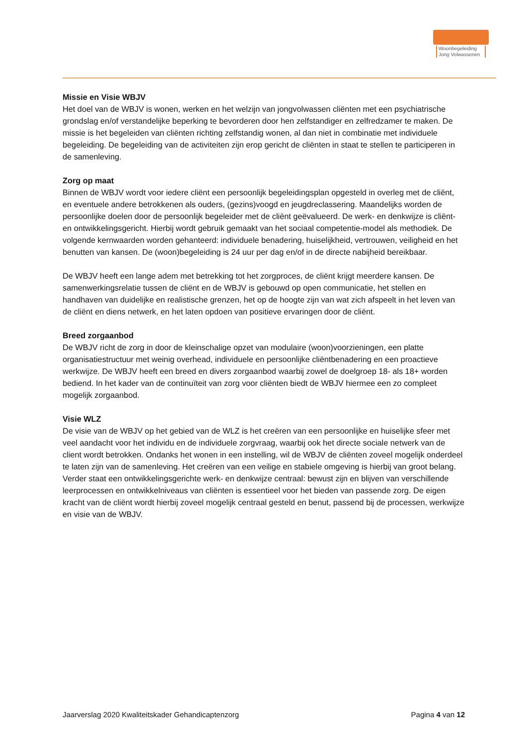Woonbegeleiding
Jong Volwassenen
Missie en Visie WBJV
Het doel van de WBJV is wonen, werken en het welzijn van jongvolwassen cliënten met een psychiatrische grondslag en/of verstandelijke beperking te bevorderen door hen zelfstandiger en zelfredzamer te maken. De missie is het begeleiden van cliënten richting zelfstandig wonen, al dan niet in combinatie met individuele begeleiding. De begeleiding van de activiteiten zijn erop gericht de cliënten in staat te stellen te participeren in de samenleving.
Zorg op maat
Binnen de WBJV wordt voor iedere cliënt een persoonlijk begeleidingsplan opgesteld in overleg met de cliënt, en eventuele andere betrokkenen als ouders, (gezins)voogd en jeugdreclassering. Maandelijks worden de persoonlijke doelen door de persoonlijk begeleider met de cliënt geëvalueerd. De werk- en denkwijze is cliënt- en ontwikkelingsgericht. Hierbij wordt gebruik gemaakt van het sociaal competentie-model als methodiek. De volgende kernwaarden worden gehanteerd: individuele benadering, huiselijkheid, vertrouwen, veiligheid en het benutten van kansen. De (woon)begeleiding is 24 uur per dag en/of in de directe nabijheid bereikbaar.
De WBJV heeft een lange adem met betrekking tot het zorgproces, de cliënt krijgt meerdere kansen. De samenwerkingsrelatie tussen de cliënt en de WBJV is gebouwd op open communicatie, het stellen en handhaven van duidelijke en realistische grenzen, het op de hoogte zijn van wat zich afspeelt in het leven van de cliënt en diens netwerk, en het laten opdoen van positieve ervaringen door de cliënt.
Breed zorgaanbod
De WBJV richt de zorg in door de kleinschalige opzet van modulaire (woon)voorzieningen, een platte organisatiestructuur met weinig overhead, individuele en persoonlijke cliëntbenadering en een proactieve werkwijze. De WBJV heeft een breed en divers zorgaanbod waarbij zowel de doelgroep 18- als 18+ worden bediend. In het kader van de continuïteit van zorg voor cliënten biedt de WBJV hiermee een zo compleet mogelijk zorgaanbod.
Visie WLZ
De visie van de WBJV op het gebied van de WLZ is het creëren van een persoonlijke en huiselijke sfeer met veel aandacht voor het individu en de individuele zorgvraag, waarbij ook het directe sociale netwerk van de client wordt betrokken. Ondanks het wonen in een instelling, wil de WBJV de cliënten zoveel mogelijk onderdeel te laten zijn van de samenleving. Het creëren van een veilige en stabiele omgeving is hierbij van groot belang. Verder staat een ontwikkelingsgerichte werk- en denkwijze centraal: bewust zijn en blijven van verschillende leerprocessen en ontwikkelniveaus van cliënten is essentieel voor het bieden van passende zorg. De eigen kracht van de cliënt wordt hierbij zoveel mogelijk centraal gesteld en benut, passend bij de processen, werkwijze en visie van de WBJV.
Jaarverslag 2020 Kwaliteitskader Gehandicaptenzorg Pagina 4 van 12